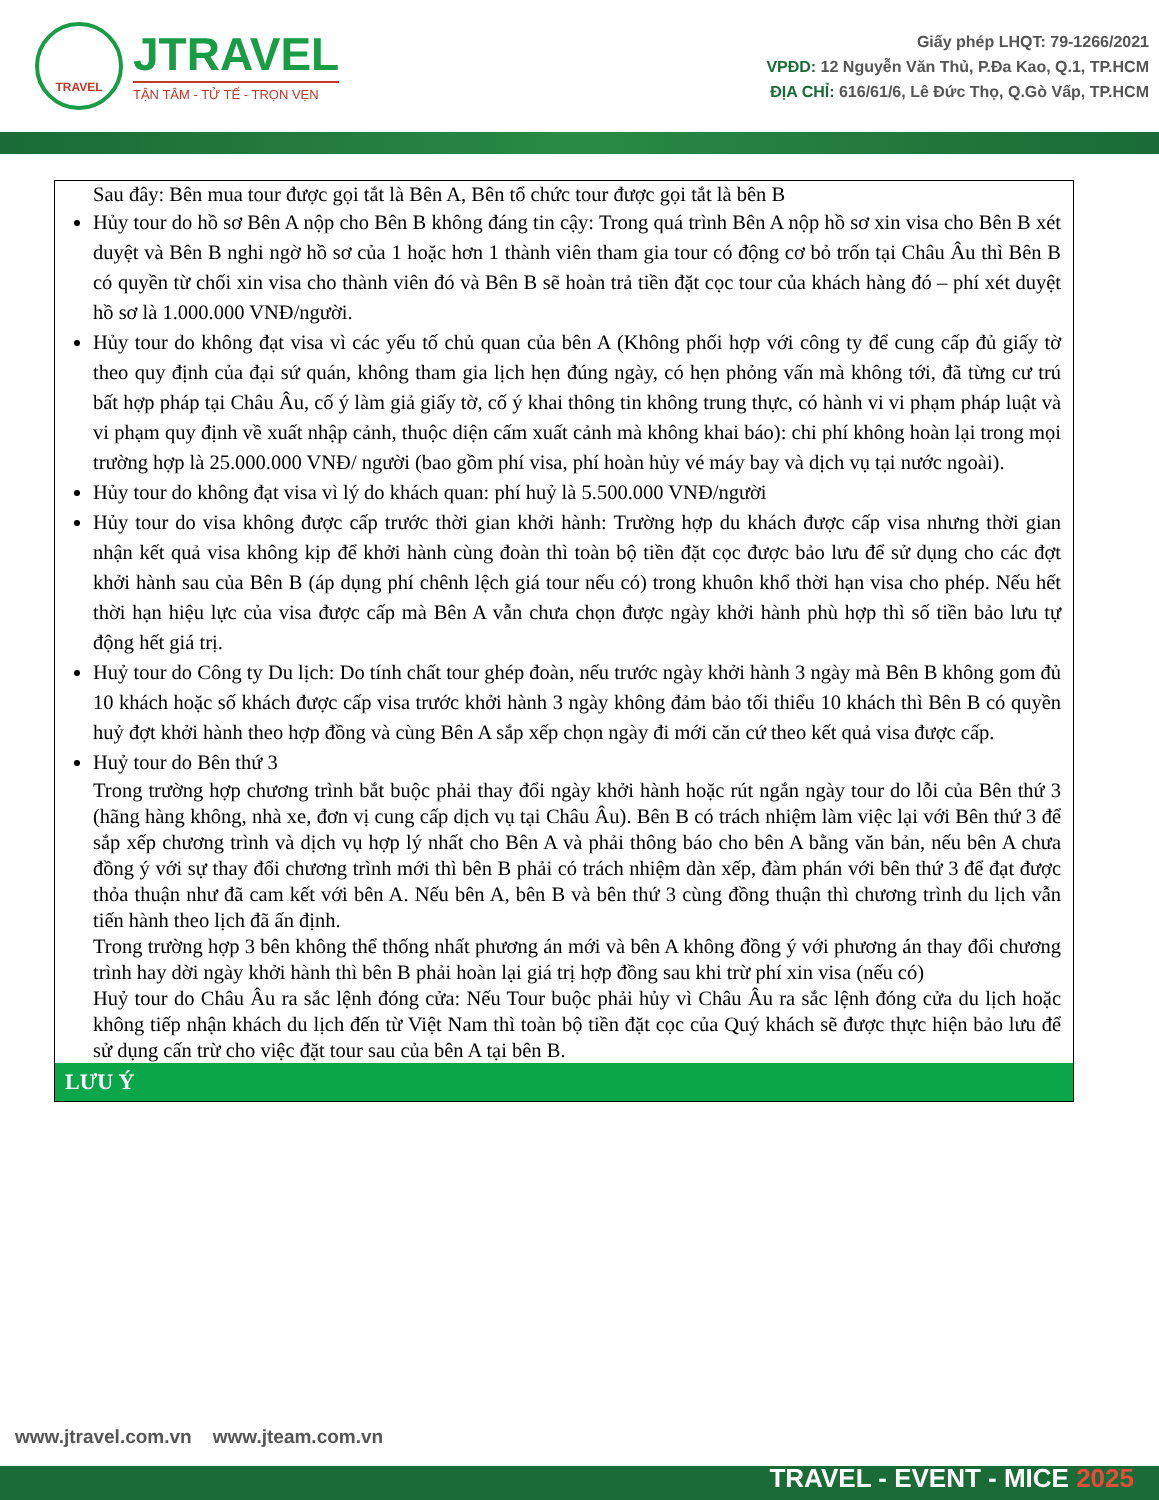TRAVEL
JTRAVEL
TẬN TÂM - TỬ TẾ - TRỌN VẸN
Giấy phép LHQT: 79-1266/2021
VPĐD: 12 Nguyễn Văn Thủ, P.Đa Kao, Q.1, TP.HCM
ĐỊA CHỈ: 616/61/6, Lê Đức Thọ, Q.Gò Vấp, TP.HCM
| Sau đây: Bên mua tour được gọi tắt là Bên A, Bên tổ chức tour được gọi tắt là bên B Hủy tour do hồ sơ Bên A nộp cho Bên B không đáng tin cậy: Trong quá trình Bên A nộp hồ sơ xin visa cho Bên B xét duyệt và Bên B nghi ngờ hồ sơ của 1 hoặc hơn 1 thành viên tham gia tour có động cơ bỏ trốn tại Châu Âu thì Bên B có quyền từ chối xin visa cho thành viên đó và Bên B sẽ hoàn trả tiền đặt cọc tour của khách hàng đó – phí xét duyệt hồ sơ là 1.000.000 VNĐ/người. Hủy tour do không đạt visa vì các yếu tố chủ quan của bên A (Không phối hợp với công ty để cung cấp đủ giấy tờ theo quy định của đại sứ quán, không tham gia lịch hẹn đúng ngày, có hẹn phỏng vấn mà không tới, đã từng cư trú bất hợp pháp tại Châu Âu, cố ý làm giả giấy tờ, cố ý khai thông tin không trung thực, có hành vi vi phạm pháp luật và vi phạm quy định về xuất nhập cảnh, thuộc diện cấm xuất cảnh mà không khai báo): chi phí không hoàn lại trong mọi trường hợp là 25.000.000 VNĐ/ người (bao gồm phí visa, phí hoàn hủy vé máy bay và dịch vụ tại nước ngoài). Hủy tour do không đạt visa vì lý do khách quan: phí huỷ là 5.500.000 VNĐ/người Hủy tour do visa không được cấp trước thời gian khởi hành: Trường hợp du khách được cấp visa nhưng thời gian nhận kết quả visa không kịp để khởi hành cùng đoàn thì toàn bộ tiền đặt cọc được bảo lưu để sử dụng cho các đợt khởi hành sau của Bên B (áp dụng phí chênh lệch giá tour nếu có) trong khuôn khổ thời hạn visa cho phép. Nếu hết thời hạn hiệu lực của visa được cấp mà Bên A vẫn chưa chọn được ngày khởi hành phù hợp thì số tiền bảo lưu tự động hết giá trị. Huỷ tour do Công ty Du lịch: Do tính chất tour ghép đoàn, nếu trước ngày khởi hành 3 ngày mà Bên B không gom đủ 10 khách hoặc số khách được cấp visa trước khởi hành 3 ngày không đảm bảo tối thiểu 10 khách thì Bên B có quyền huỷ đợt khởi hành theo hợp đồng và cùng Bên A sắp xếp chọn ngày đi mới căn cứ theo kết quả visa được cấp. Huỷ tour do Bên thứ 3 Trong trường hợp chương trình bắt buộc phải thay đổi ngày khởi hành hoặc rút ngắn ngày tour do lỗi của Bên thứ 3 (hãng hàng không, nhà xe, đơn vị cung cấp dịch vụ tại Châu Âu). Bên B có trách nhiệm làm việc lại với Bên thứ 3 để sắp xếp chương trình và dịch vụ hợp lý nhất cho Bên A và phải thông báo cho bên A bằng văn bản, nếu bên A chưa đồng ý với sự thay đổi chương trình mới thì bên B phải có trách nhiệm dàn xếp, đàm phán với bên thứ 3 để đạt được thỏa thuận như đã cam kết với bên A. Nếu bên A, bên B và bên thứ 3 cùng đồng thuận thì chương trình du lịch vẫn tiến hành theo lịch đã ấn định. Trong trường hợp 3 bên không thể thống nhất phương án mới và bên A không đồng ý với phương án thay đổi chương trình hay dời ngày khởi hành thì bên B phải hoàn lại giá trị hợp đồng sau khi trừ phí xin visa (nếu có) Huỷ tour do Châu Âu ra sắc lệnh đóng cửa: Nếu Tour buộc phải hủy vì Châu Âu ra sắc lệnh đóng cửa du lịch hoặc không tiếp nhận khách du lịch đến từ Việt Nam thì toàn bộ tiền đặt cọc của Quý khách sẽ được thực hiện bảo lưu để sử dụng cấn trừ cho việc đặt tour sau của bên A tại bên B. |
| LƯU Ý |
www.jtravel.com.vn www.jteam.com.vn
TRAVEL - EVENT - MICE 2025